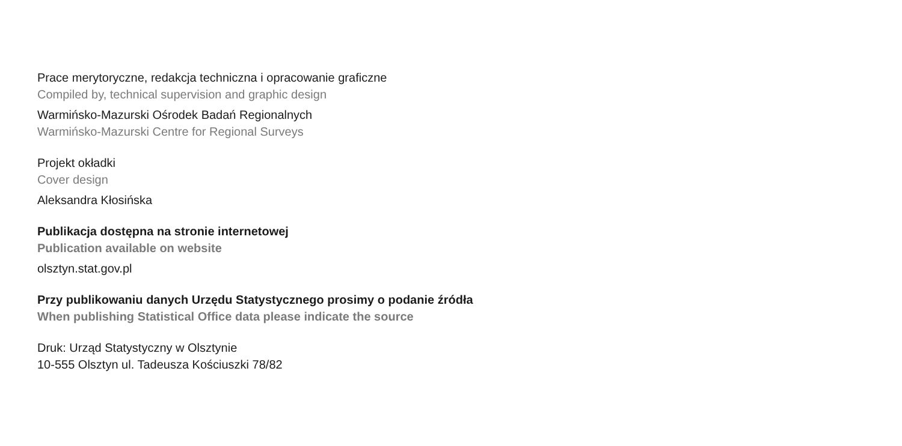Prace merytoryczne, redakcja techniczna i opracowanie graficzne
Compiled by, technical supervision and graphic design
Warmińsko-Mazurski Ośrodek Badań Regionalnych
Warmińsko-Mazurski Centre for Regional Surveys
Projekt okładki
Cover design
Aleksandra Kłosińska
Publikacja dostępna na stronie internetowej
Publication available on website
olsztyn.stat.gov.pl
Przy publikowaniu danych Urzędu Statystycznego prosimy o podanie źródła
When publishing Statistical Office data please indicate the source
Druk: Urząd Statystyczny w Olsztynie
10-555 Olsztyn ul. Tadeusza Kościuszki 78/82